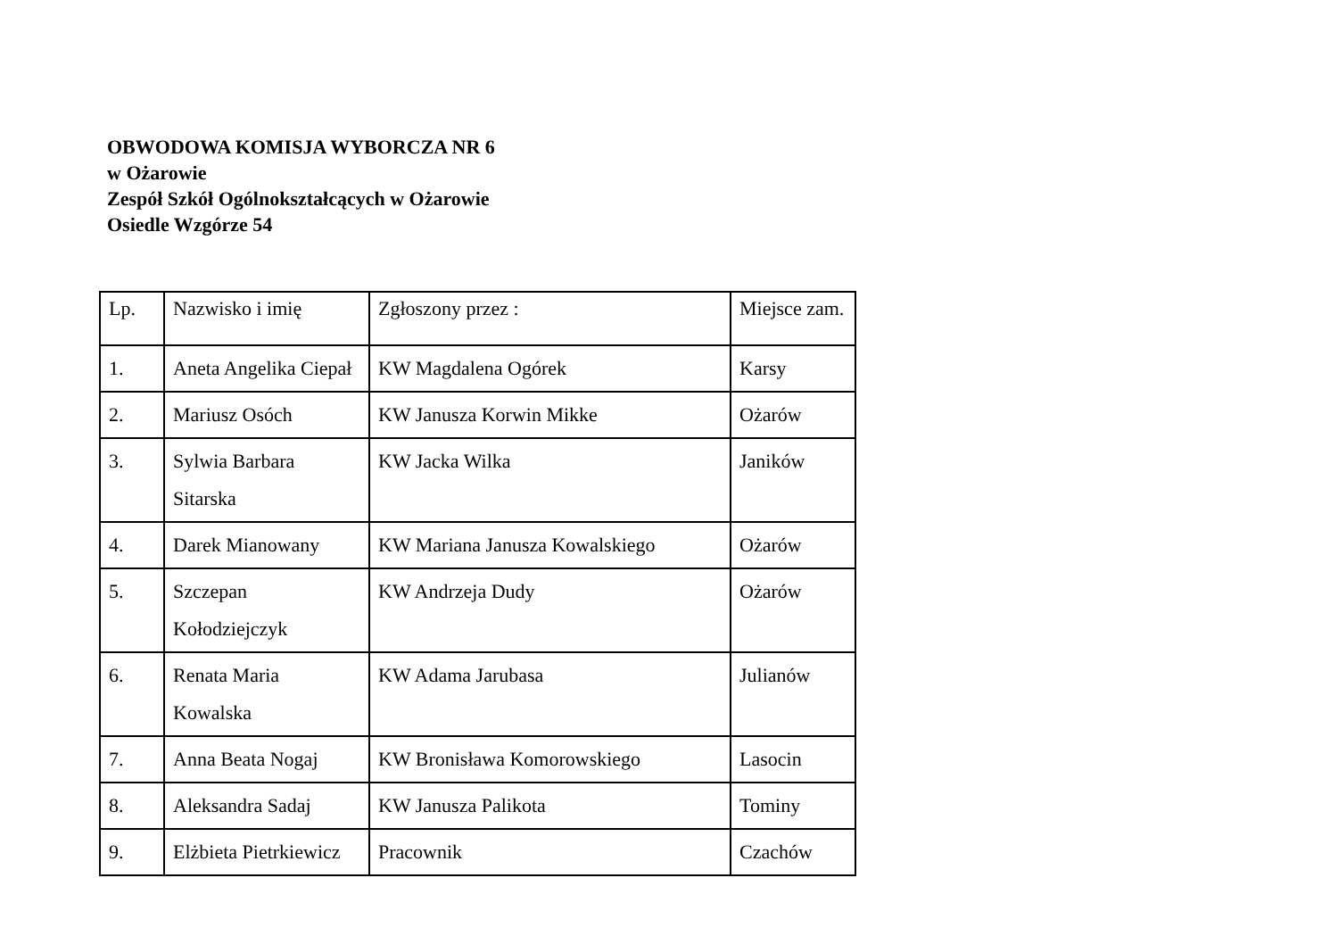OBWODOWA KOMISJA WYBORCZA NR 6
w Ożarowie
Zespół Szkół Ogólnokształcących w Ożarowie
Osiedle Wzgórze 54
| Lp. | Nazwisko i imię | Zgłoszony przez : | Miejsce zam. |
| --- | --- | --- | --- |
| 1. | Aneta Angelika Ciepał | KW Magdalena Ogórek | Karsy |
| 2. | Mariusz Osóch | KW Janusza Korwin Mikke | Ożarów |
| 3. | Sylwia Barbara Sitarska | KW Jacka Wilka | Janików |
| 4. | Darek Mianowany | KW Mariana Janusza Kowalskiego | Ożarów |
| 5. | Szczepan Kołodziejczyk | KW Andrzeja Dudy | Ożarów |
| 6. | Renata Maria Kowalska | KW Adama Jarubasa | Julianów |
| 7. | Anna Beata Nogaj | KW Bronisława Komorowskiego | Lasocin |
| 8. | Aleksandra Sadaj | KW Janusza Palikota | Tominy |
| 9. | Elżbieta Pietrkiewicz | Pracownik | Czachów |